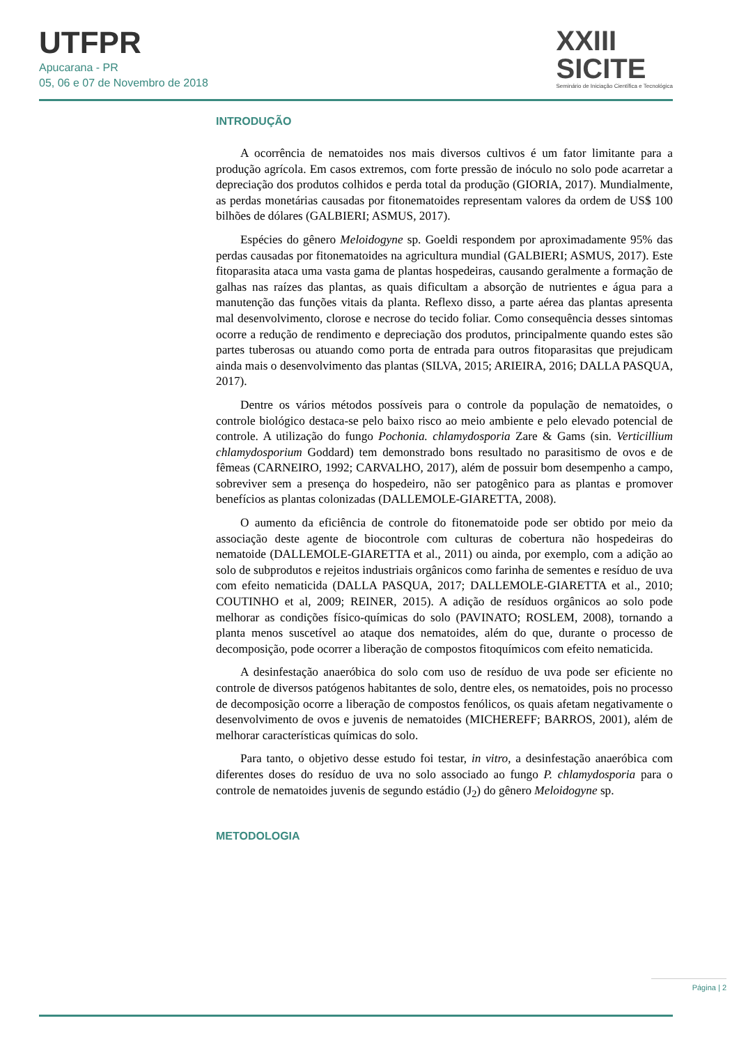UTFPR
Apucarana - PR
05, 06 e 07 de Novembro de 2018
XXIII
SICITE
Seminário de Iniciação Científica e Tecnológica
INTRODUÇÃO
A ocorrência de nematoides nos mais diversos cultivos é um fator limitante para a produção agrícola. Em casos extremos, com forte pressão de inóculo no solo pode acarretar a depreciação dos produtos colhidos e perda total da produção (GIORIA, 2017). Mundialmente, as perdas monetárias causadas por fitonematoides representam valores da ordem de US$ 100 bilhões de dólares (GALBIERI; ASMUS, 2017).
Espécies do gênero Meloidogyne sp. Goeldi respondem por aproximadamente 95% das perdas causadas por fitonematoides na agricultura mundial (GALBIERI; ASMUS, 2017). Este fitoparasita ataca uma vasta gama de plantas hospedeiras, causando geralmente a formação de galhas nas raízes das plantas, as quais dificultam a absorção de nutrientes e água para a manutenção das funções vitais da planta. Reflexo disso, a parte aérea das plantas apresenta mal desenvolvimento, clorose e necrose do tecido foliar. Como consequência desses sintomas ocorre a redução de rendimento e depreciação dos produtos, principalmente quando estes são partes tuberosas ou atuando como porta de entrada para outros fitoparasitas que prejudicam ainda mais o desenvolvimento das plantas (SILVA, 2015; ARIEIRA, 2016; DALLA PASQUA, 2017).
Dentre os vários métodos possíveis para o controle da população de nematoides, o controle biológico destaca-se pelo baixo risco ao meio ambiente e pelo elevado potencial de controle. A utilização do fungo Pochonia. chlamydosporia Zare & Gams (sin. Verticillium chlamydosporium Goddard) tem demonstrado bons resultado no parasitismo de ovos e de fêmeas (CARNEIRO, 1992; CARVALHO, 2017), além de possuir bom desempenho a campo, sobreviver sem a presença do hospedeiro, não ser patogênico para as plantas e promover benefícios as plantas colonizadas (DALLEMOLE-GIARETTA, 2008).
O aumento da eficiência de controle do fitonematoide pode ser obtido por meio da associação deste agente de biocontrole com culturas de cobertura não hospedeiras do nematoide (DALLEMOLE-GIARETTA et al., 2011) ou ainda, por exemplo, com a adição ao solo de subprodutos e rejeitos industriais orgânicos como farinha de sementes e resíduo de uva com efeito nematicida (DALLA PASQUA, 2017; DALLEMOLE-GIARETTA et al., 2010; COUTINHO et al, 2009; REINER, 2015). A adição de resíduos orgânicos ao solo pode melhorar as condições físico-químicas do solo (PAVINATO; ROSLEM, 2008), tornando a planta menos suscetível ao ataque dos nematoides, além do que, durante o processo de decomposição, pode ocorrer a liberação de compostos fitoquímicos com efeito nematicida.
A desinfestação anaeróbica do solo com uso de resíduo de uva pode ser eficiente no controle de diversos patógenos habitantes de solo, dentre eles, os nematoides, pois no processo de decomposição ocorre a liberação de compostos fenólicos, os quais afetam negativamente o desenvolvimento de ovos e juvenis de nematoides (MICHEREFF; BARROS, 2001), além de melhorar características químicas do solo.
Para tanto, o objetivo desse estudo foi testar, in vitro, a desinfestação anaeróbica com diferentes doses do resíduo de uva no solo associado ao fungo P. chlamydosporia para o controle de nematoides juvenis de segundo estádio (J<sub>2</sub>) do gênero Meloidogyne sp.
METODOLOGIA
Página | 2